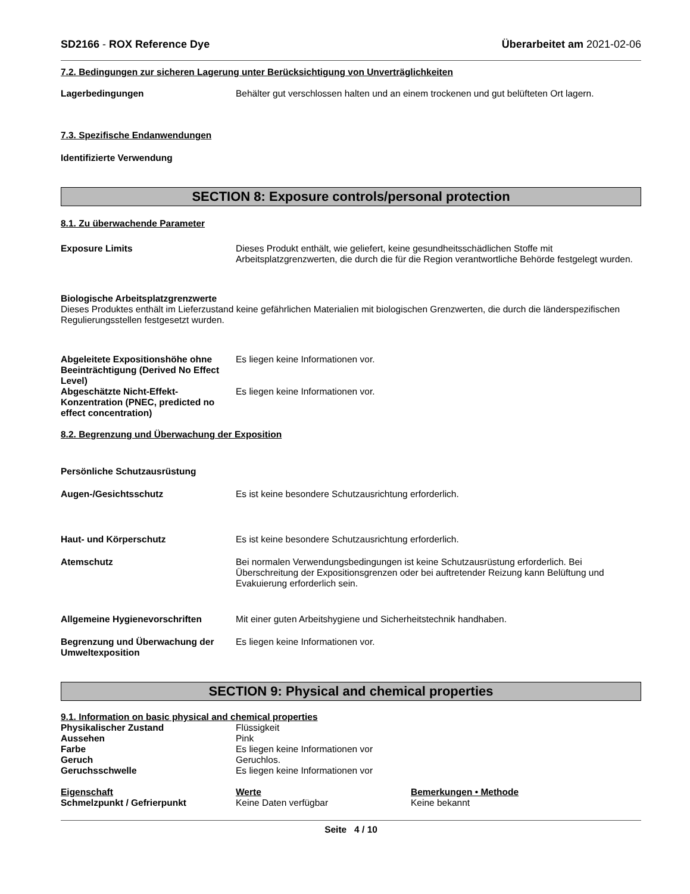SD2166 - ROX Reference Dye Überarbeitet am 2021-02-06
7.2. Bedingungen zur sicheren Lagerung unter Berücksichtigung von Unverträglichkeiten
Lagerbedingungen Behälter gut verschlossen halten und an einem trockenen und gut belüfteten Ort lagern.
7.3. Spezifische Endanwendungen
Identifizierte Verwendung
SECTION 8: Exposure controls/personal protection
8.1. Zu überwachende Parameter
Exposure Limits Dieses Produkt enthält, wie geliefert, keine gesundheitsschädlichen Stoffe mit Arbeitsplatzgrenzwerten, die durch die für die Region verantwortliche Behörde festgelegt wurden.
Biologische Arbeitsplatzgrenzwerte
Dieses Produktes enthält im Lieferzustand keine gefährlichen Materialien mit biologischen Grenzwerten, die durch die länderspezifischen Regulierungsstellen festgesetzt wurden.
Abgeleitete Expositionshöhe ohne Beeinträchtigung (Derived No Effect Level)
Es liegen keine Informationen vor.
Abgeschätzte Nicht-Effekt-Konzentration (PNEC, predicted no effect concentration)
Es liegen keine Informationen vor.
8.2. Begrenzung und Überwachung der Exposition
Persönliche Schutzausrüstung
Augen-/Gesichtsschutz Es ist keine besondere Schutzausrichtung erforderlich.
Haut- und Körperschutz Es ist keine besondere Schutzausrichtung erforderlich.
Atemschutz Bei normalen Verwendungsbedingungen ist keine Schutzausrüstung erforderlich. Bei Überschreitung der Expositionsgrenzen oder bei auftretender Reizung kann Belüftung und Evakuierung erforderlich sein.
Allgemeine Hygienevorschriften Mit einer guten Arbeitshygiene und Sicherheitstechnik handhaben.
Begrenzung und Überwachung der Umweltexposition
Es liegen keine Informationen vor.
SECTION 9: Physical and chemical properties
9.1. Information on basic physical and chemical properties
Physikalischer Zustand Flüssigkeit
Aussehen Pink
Farbe Es liegen keine Informationen vor
Geruch Geruchlos.
Geruchsschwelle Es liegen keine Informationen vor
| Eigenschaft | Werte | Bemerkungen • Methode |
| --- | --- | --- |
| Schmelzpunkt / Gefrierpunkt | Keine Daten verfügbar | Keine bekannt |
Seite 4 / 10